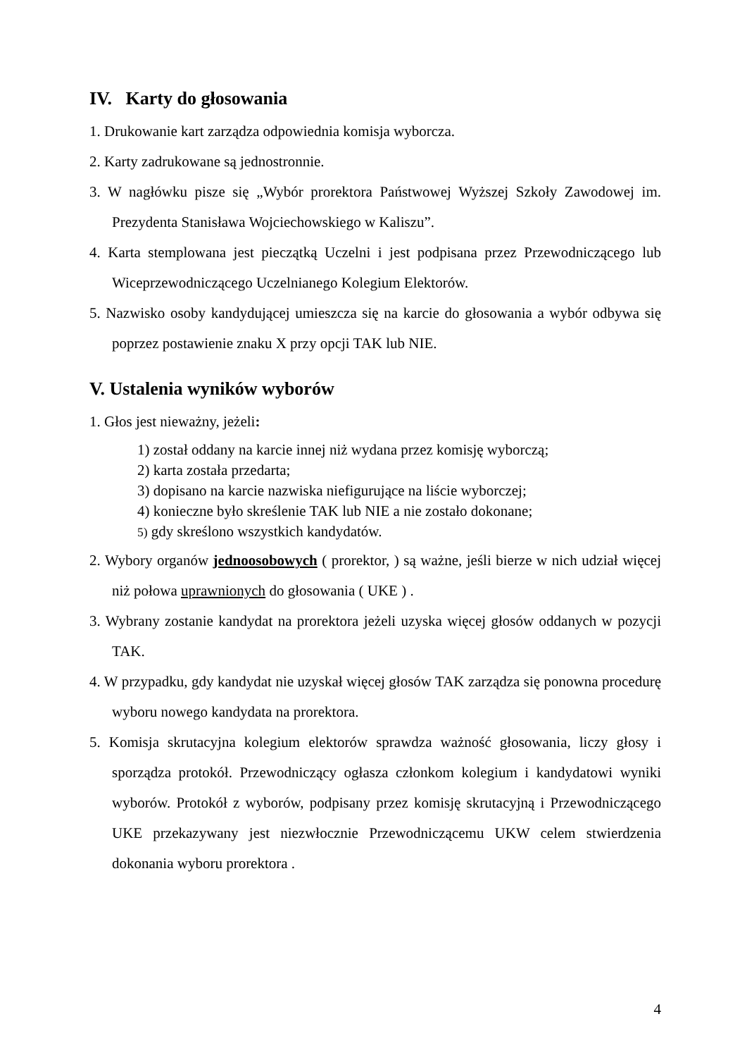IV. Karty do głosowania
1. Drukowanie kart zarządza odpowiednia komisja wyborcza.
2. Karty zadrukowane są jednostronnie.
3. W nagłówku pisze się „Wybór prorektora Państwowej Wyższej Szkoły Zawodowej im. Prezydenta Stanisława Wojciechowskiego w Kaliszu”.
4. Karta stemplowana jest pieczątką Uczelni i jest podpisana przez Przewodniczącego lub Wiceprzewodniczącego Uczelnianego Kolegium Elektorów.
5. Nazwisko osoby kandydującej umieszcza się na karcie do głosowania a wybór odbywa się poprzez postawienie znaku X przy opcji TAK lub NIE.
V. Ustalenia wyników wyborów
1. Głos jest nieważny, jeżeli:
1) został oddany na karcie innej niż wydana przez komisję wyborczą;
2) karta została przedarta;
3) dopisano na karcie nazwiska niefigurujące na liście wyborczej;
4) konieczne było skreślenie TAK lub NIE a nie zostało dokonane;
5) gdy skreślono wszystkich kandydatów.
2. Wybory organów jednoosobowych ( prorektor, ) są ważne, jeśli bierze w nich udział więcej niż połowa uprawnionych do głosowania ( UKE ) .
3. Wybrany zostanie kandydat na prorektora jeżeli uzyska więcej głosów oddanych w pozycji TAK.
4. W przypadku, gdy kandydat nie uzyskał więcej głosów TAK zarządza się ponowna procedurę wyboru nowego kandydata na prorektora.
5. Komisja skrutacyjna kolegium elektorów sprawdza ważność głosowania, liczy głosy i sporządza protokół. Przewodniczący ogłasza członkom kolegium i kandydatowi wyniki wyborów. Protokół z wyborów, podpisany przez komisję skrutacyjną i Przewodniczącego UKE przekazywany jest niezwłocznie Przewodniczącemu UKW celem stwierdzenia dokonania wyboru prorektora .
4